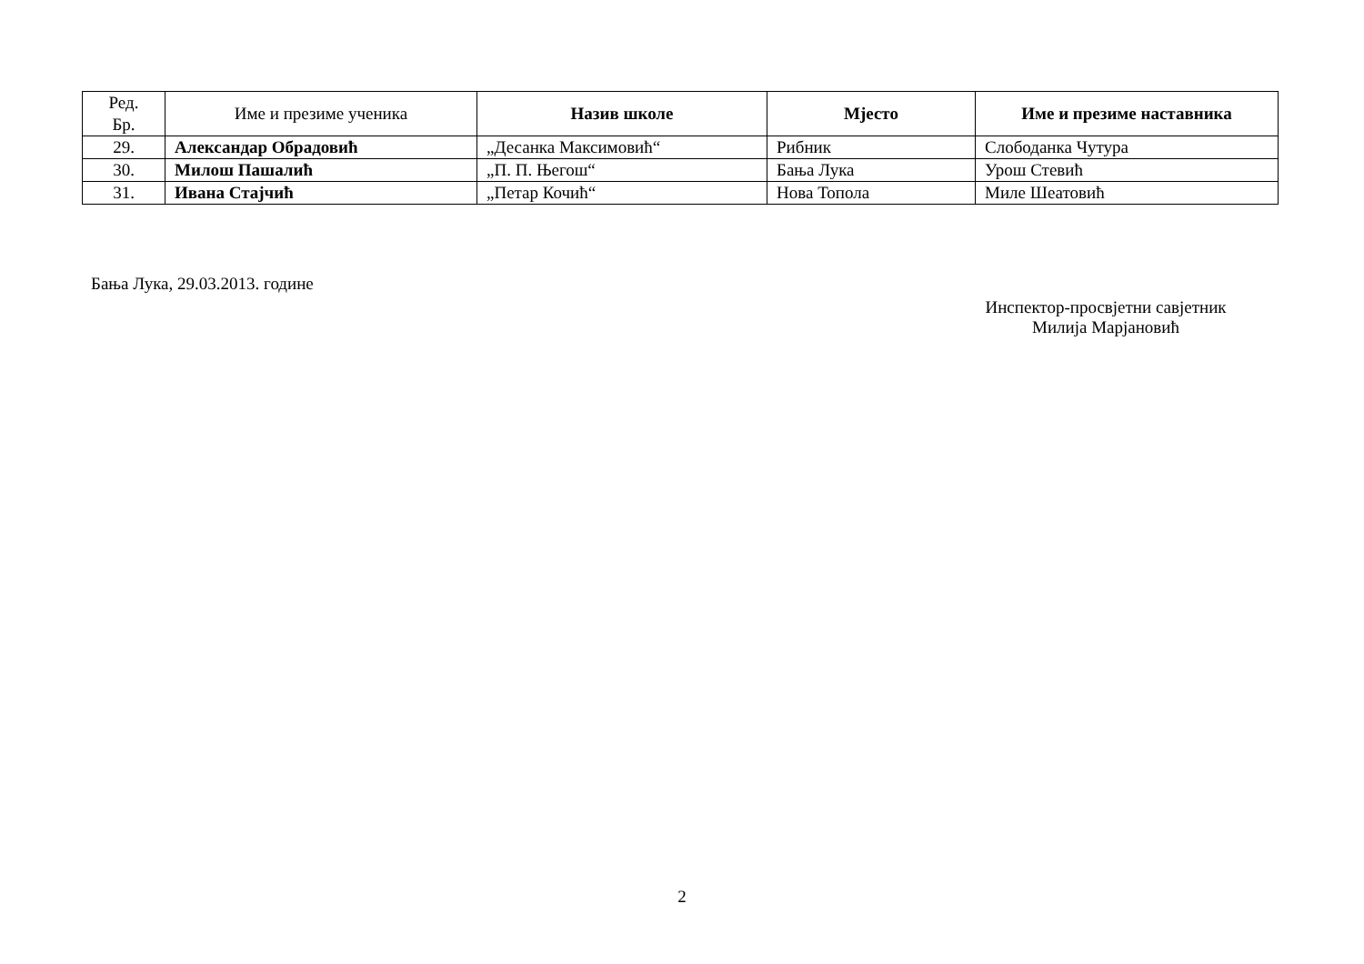| Ред. Бр. | Име и презиме ученика | Назив школе | Мјесто | Име и презиме наставника |
| --- | --- | --- | --- | --- |
| 29. | Александар Обрадовић | „Десанка Максимовић“ | Рибник | Слободанка Чутура |
| 30. | Милош Пашалић | „П. П. Његош“ | Бања Лука | Урош Стевић |
| 31. | Ивана Стајчић | „Петар Кочић“ | Нова Топола | Миле Шеатовић |
Бања Лука, 29.03.2013. године
Инспектор-просвјетни савјетник
Милија Марјановић
2